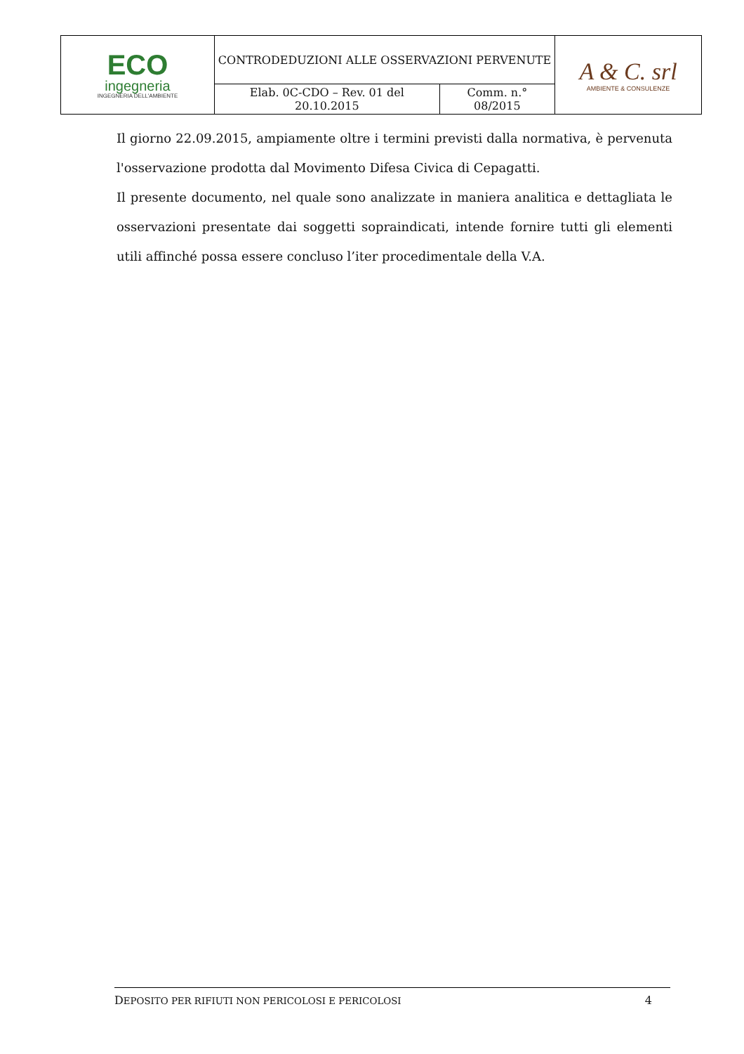| ECO ingegneria INGEGNERIA DELL'AMBIENTE | CONTRODEDUZIONI ALLE OSSERVAZIONI PERVENUTE | | A & C. srl AMBIENTE & CONSULENZE |
| | Elab. 0C-CDO – Rev. 01 del 20.10.2015 | Comm. n.° 08/2015 | |
Il giorno 22.09.2015, ampiamente oltre i termini previsti dalla normativa, è pervenuta l'osservazione prodotta dal Movimento Difesa Civica di Cepagatti.
Il presente documento, nel quale sono analizzate in maniera analitica e dettagliata le osservazioni presentate dai soggetti sopraindicati, intende fornire tutti gli elementi utili affinché possa essere concluso l’iter procedimentale della V.A.
DEPOSITO PER RIFIUTI NON PERICOLOSI E PERICOLOSI 4